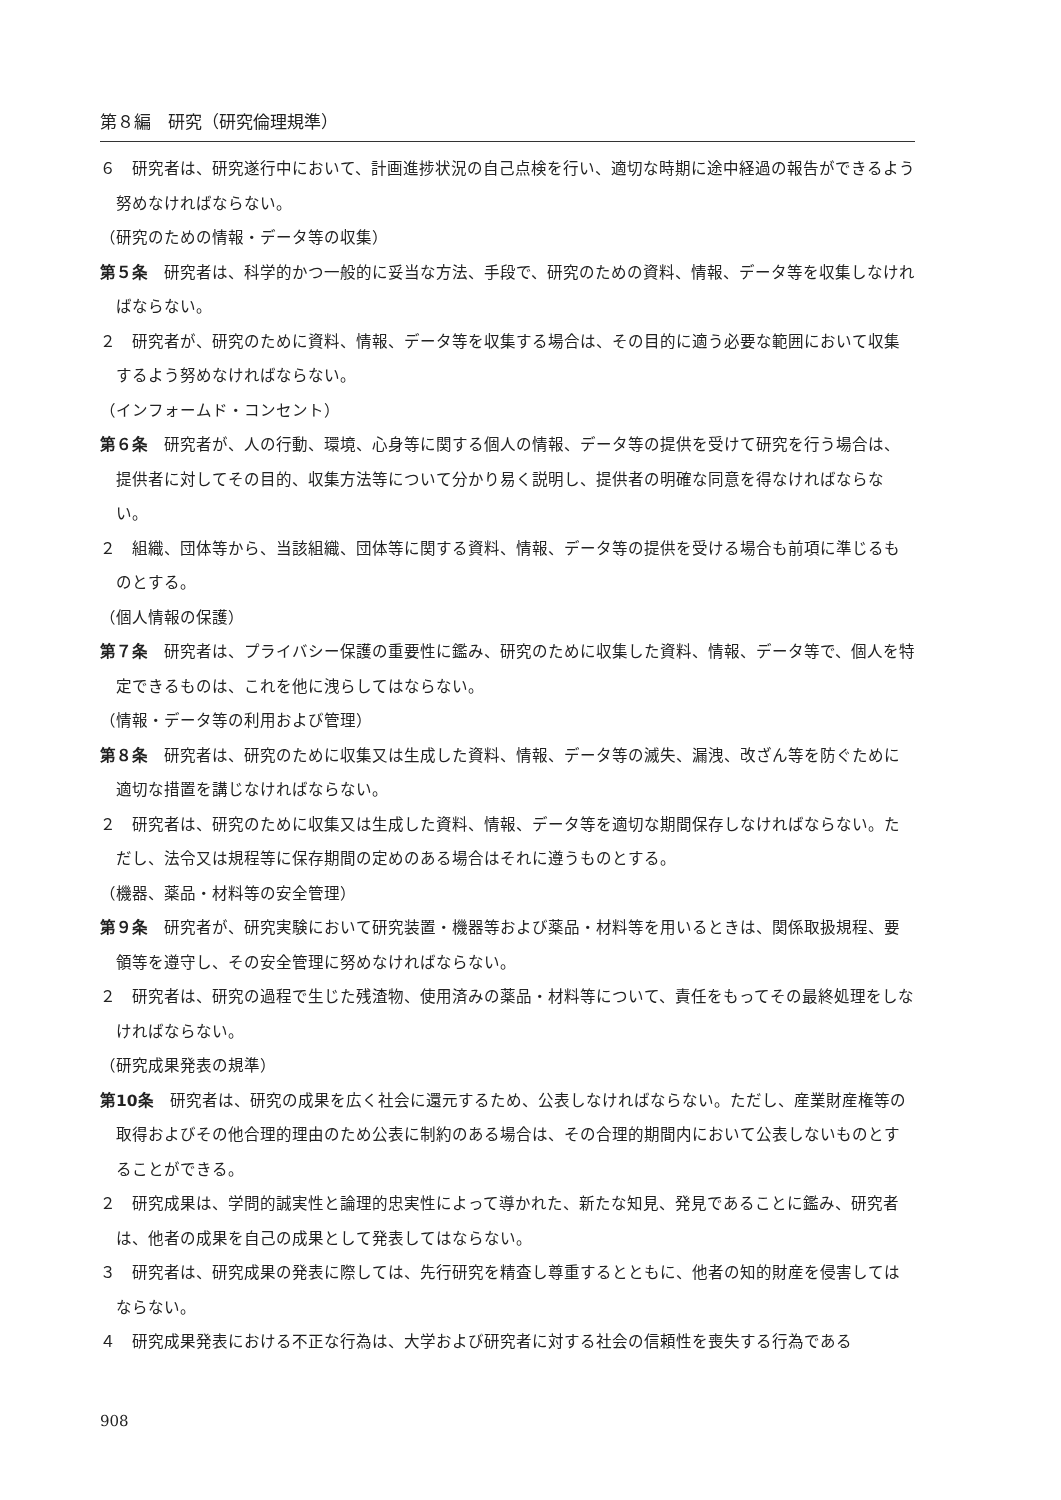第８編　研究（研究倫理規準）
６　研究者は、研究遂行中において、計画進捗状況の自己点検を行い、適切な時期に途中経過の報告ができるよう努めなければならない。
（研究のための情報・データ等の収集）
第５条　研究者は、科学的かつ一般的に妥当な方法、手段で、研究のための資料、情報、データ等を収集しなければならない。
２　研究者が、研究のために資料、情報、データ等を収集する場合は、その目的に適う必要な範囲において収集するよう努めなければならない。
（インフォームド・コンセント）
第６条　研究者が、人の行動、環境、心身等に関する個人の情報、データ等の提供を受けて研究を行う場合は、提供者に対してその目的、収集方法等について分かり易く説明し、提供者の明確な同意を得なければならない。
２　組織、団体等から、当該組織、団体等に関する資料、情報、データ等の提供を受ける場合も前項に準じるものとする。
（個人情報の保護）
第７条　研究者は、プライバシー保護の重要性に鑑み、研究のために収集した資料、情報、データ等で、個人を特定できるものは、これを他に洩らしてはならない。
（情報・データ等の利用および管理）
第８条　研究者は、研究のために収集又は生成した資料、情報、データ等の滅失、漏洩、改ざん等を防ぐために適切な措置を講じなければならない。
２　研究者は、研究のために収集又は生成した資料、情報、データ等を適切な期間保存しなければならない。ただし、法令又は規程等に保存期間の定めのある場合はそれに遵うものとする。
（機器、薬品・材料等の安全管理）
第９条　研究者が、研究実験において研究装置・機器等および薬品・材料等を用いるときは、関係取扱規程、要領等を遵守し、その安全管理に努めなければならない。
２　研究者は、研究の過程で生じた残渣物、使用済みの薬品・材料等について、責任をもってその最終処理をしなければならない。
（研究成果発表の規準）
第10条　研究者は、研究の成果を広く社会に還元するため、公表しなければならない。ただし、産業財産権等の取得およびその他合理的理由のため公表に制約のある場合は、その合理的期間内において公表しないものとすることができる。
２　研究成果は、学問的誠実性と論理的忠実性によって導かれた、新たな知見、発見であることに鑑み、研究者は、他者の成果を自己の成果として発表してはならない。
３　研究者は、研究成果の発表に際しては、先行研究を精査し尊重するとともに、他者の知的財産を侵害してはならない。
４　研究成果発表における不正な行為は、大学および研究者に対する社会の信頼性を喪失する行為である
908